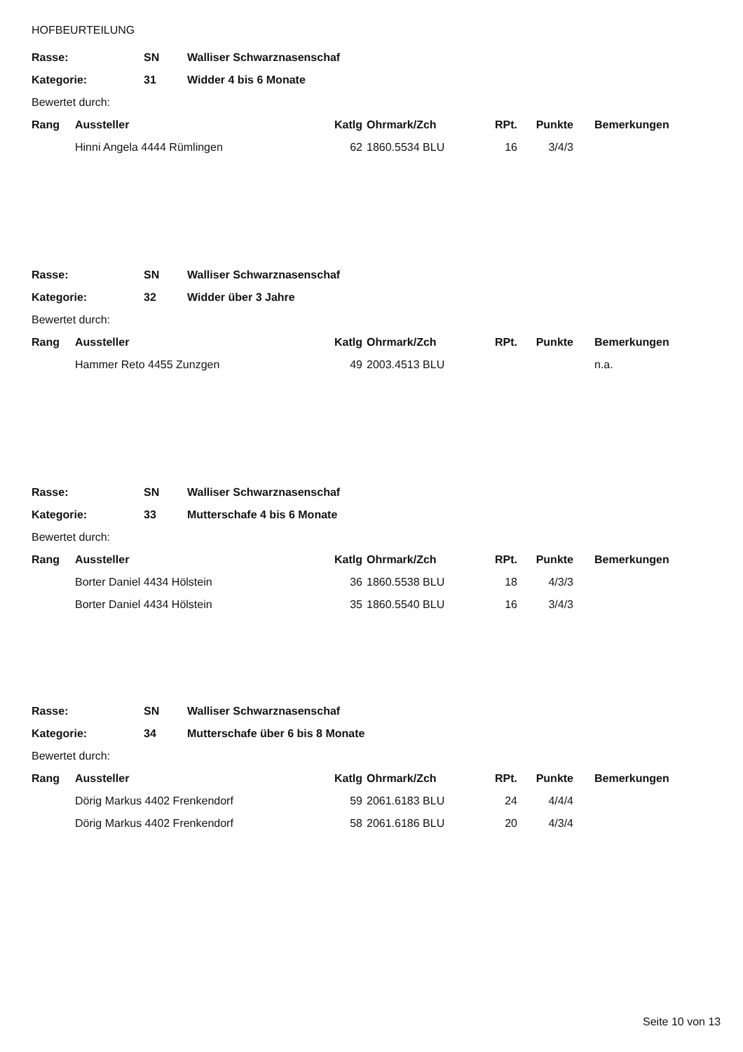HOFBEURTEILUNG
| Rasse: | SN | Walliser Schwarznasenschaf |
| Kategorie: | 31 | Widder 4 bis 6 Monate |
Bewertet durch:
| Rang | Aussteller | Katlg | Ohrmark/Zch | RPt. | Punkte | Bemerkungen |
| --- | --- | --- | --- | --- | --- | --- |
| | Hinni Angela 4444 Rümlingen | 62 | 1860.5534 BLU | 16 | 3/4/3 | |
| Rasse: | SN | Walliser Schwarznasenschaf |
| Kategorie: | 32 | Widder über 3 Jahre |
Bewertet durch:
| Rang | Aussteller | Katlg | Ohrmark/Zch | RPt. | Punkte | Bemerkungen |
| --- | --- | --- | --- | --- | --- | --- |
| | Hammer Reto 4455 Zunzgen | 49 | 2003.4513 BLU | | | n.a. |
| Rasse: | SN | Walliser Schwarznasenschaf |
| Kategorie: | 33 | Mutterschafe 4 bis 6 Monate |
Bewertet durch:
| Rang | Aussteller | Katlg | Ohrmark/Zch | RPt. | Punkte | Bemerkungen |
| --- | --- | --- | --- | --- | --- | --- |
| | Borter Daniel 4434 Hölstein | 36 | 1860.5538 BLU | 18 | 4/3/3 | |
| | Borter Daniel 4434 Hölstein | 35 | 1860.5540 BLU | 16 | 3/4/3 | |
| Rasse: | SN | Walliser Schwarznasenschaf |
| Kategorie: | 34 | Mutterschafe über 6 bis 8 Monate |
Bewertet durch:
| Rang | Aussteller | Katlg | Ohrmark/Zch | RPt. | Punkte | Bemerkungen |
| --- | --- | --- | --- | --- | --- | --- |
| | Dörig Markus 4402 Frenkendorf | 59 | 2061.6183 BLU | 24 | 4/4/4 | |
| | Dörig Markus 4402 Frenkendorf | 58 | 2061.6186 BLU | 20 | 4/3/4 | |
Seite 10 von 13